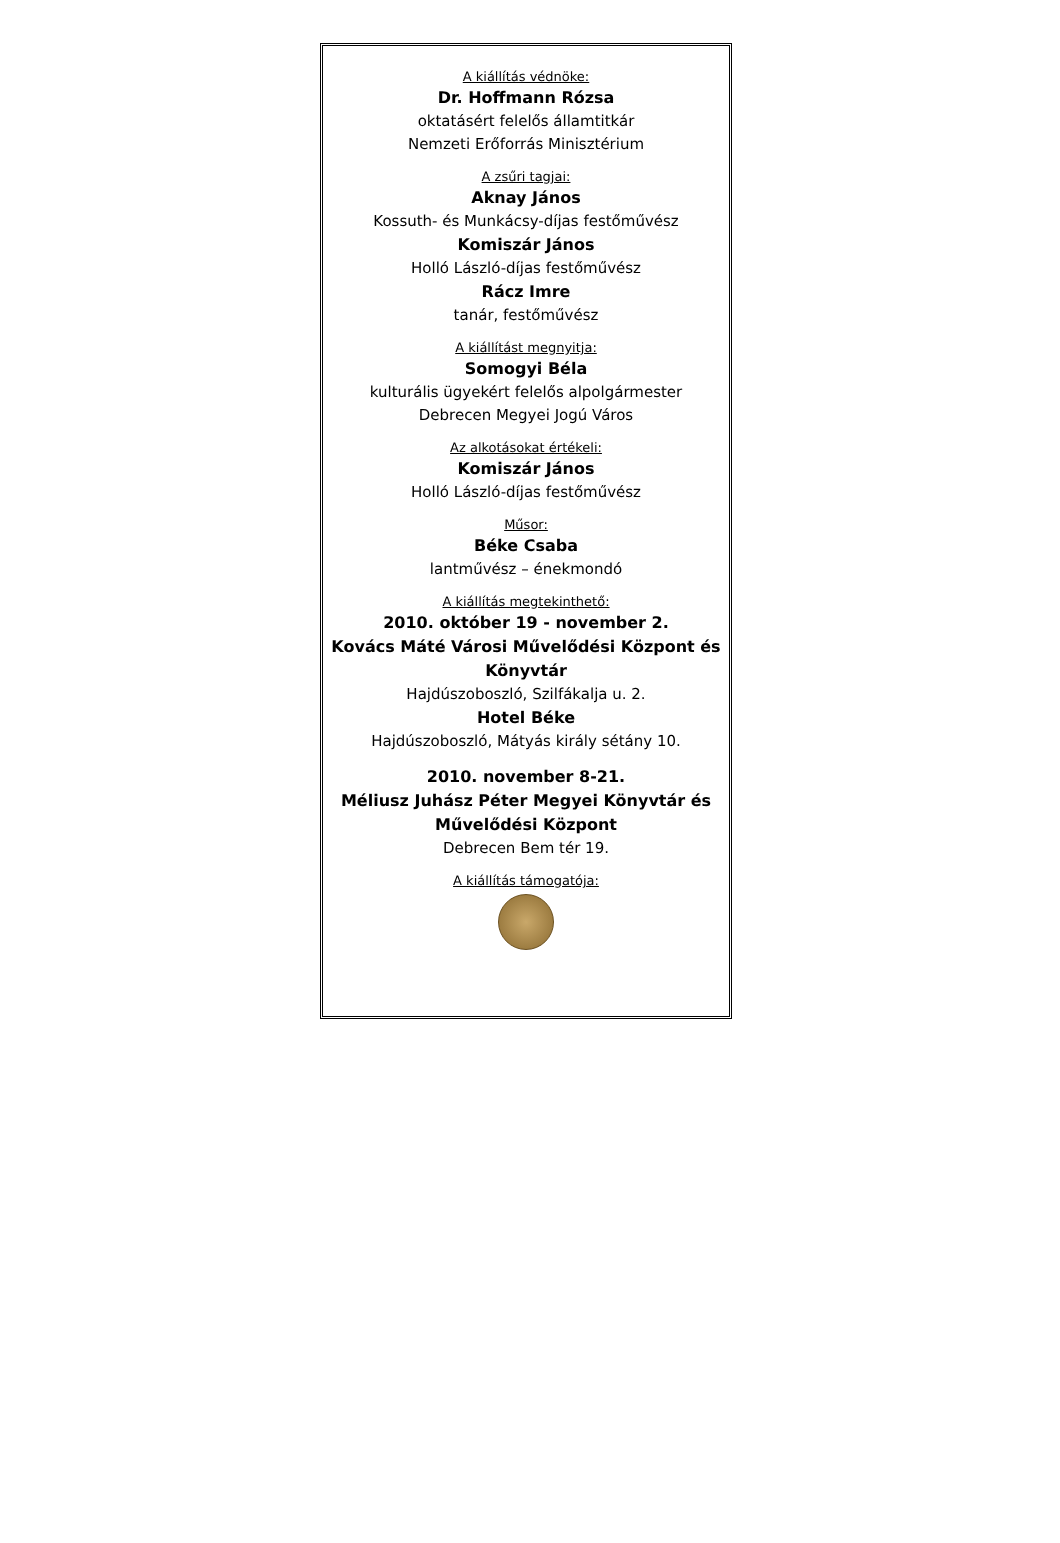A kiállítás védnöke:
Dr. Hoffmann Rózsa
oktatásért felelős államtitkár
Nemzeti Erőforrás Minisztérium
A zsűri tagjai:
Aknay János
Kossuth- és Munkácsy-díjas festőművész
Komiszár János
Holló László-díjas festőművész
Rácz Imre
tanár, festőművész
A kiállítást megnyitja:
Somogyi Béla
kulturális ügyekért felelős alpolgármester
Debrecen Megyei Jogú Város
Az alkotásokat értékeli:
Komiszár János
Holló László-díjas festőművész
Műsor:
Béke Csaba
lantművész – énekmondó
A kiállítás megtekinthető:
2010. október 19 - november 2.
Kovács Máté Városi Művelődési Központ és Könyvtár
Hajdúszoboszló, Szilfákalja u. 2.
Hotel Béke
Hajdúszoboszló, Mátyás király sétány 10.
2010. november 8-21.
Méliusz Juhász Péter Megyei Könyvtár és Művelődési Központ
Debrecen Bem tér 19.
A kiállítás támogatója: